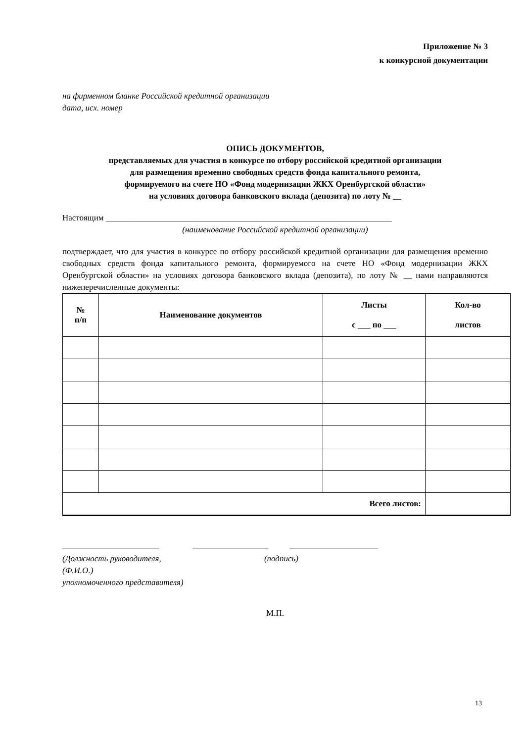Приложение № 3
к конкурсной документации
на фирменном бланке Российской кредитной организации
дата, исх. номер
ОПИСЬ ДОКУМЕНТОВ,
представляемых для участия в конкурсе по отбору российской кредитной организации
для размещения временно свободных средств фонда капитального ремонта,
формируемого на счете НО «Фонд модернизации ЖКХ Оренбургской области»
на условиях договора банковского вклада (депозита) по лоту № __
Настоящим ____________________________________________________________________
(наименование Российской кредитной организации)
подтверждает, что для участия в конкурсе по отбору российской кредитной организации для размещения временно свободных средств фонда капитального ремонта, формируемого на счете НО «Фонд модернизации ЖКХ Оренбургской области» на условиях договора банковского вклада (депозита), по лоту № __ нами направляются нижеперечисленные документы:
| № п/п | Наименование документов | Листы с ___ по ___ | Кол-во листов |
| --- | --- | --- | --- |
| Всего листов: | | | |
_______________________ __________________ _____________________
(Должность руководителя, (подпись)
(Ф.И.О.)
уполномоченного представителя)
М.П.
13